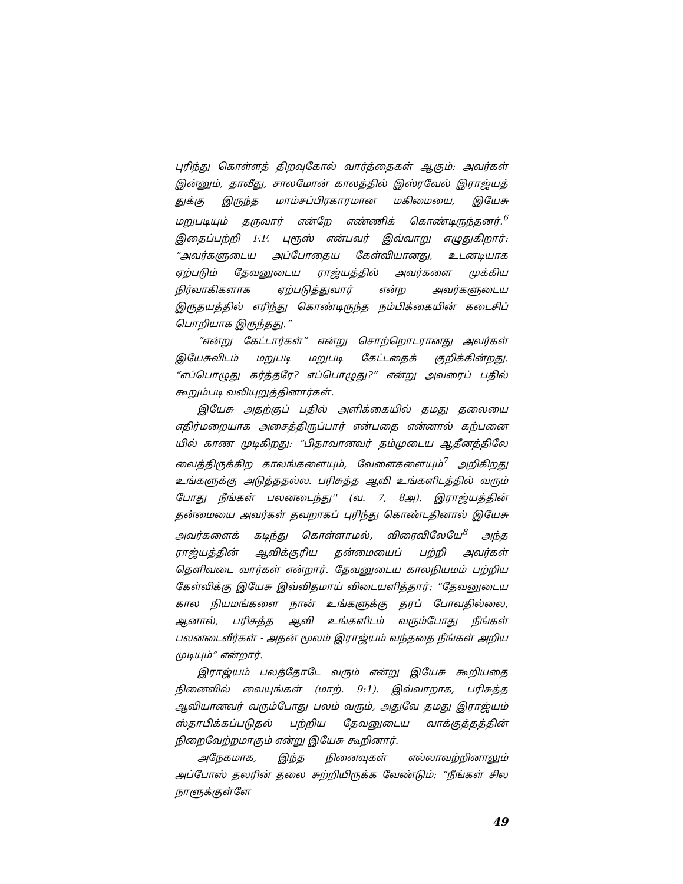புரிந்து கொள்ளத் திறவுகோல் வார்த்தைகள் ஆகும்: அவர்கள் இன்னும், தாவீது, சாலமோன் காலத்தில் இஸ்ரவேல் இராஜ்யத் துக்கு இருந்த மாம்சப்பிரகாரமான மகிமையை, இயேசு மறுபடியும் தருவார் என்றே எண்ணிக் கொண்டிருந்தனர்.<sup>6</sup> இதைப்பற்றி F.F. புரூஸ் என்பவர் இவ்வாறு எழுதுகிறார்: “அவர்களுடைய அப்போதைய கேள்வியானது, உடனடியாக ஏற்படும் தேவனுடைய ராஜ்யத்தில் அவர்களை முக்கிய நிர்வாகிகளாக ஏற்படுத்துவார் என்ற அவர்களுடைய இருதயத்தில் எரிந்து கொண்டிருந்த நம்பிக்கையின் கடைசிப் பொறியாக இருந்தது.”
“என்று கேட்டார்கள்” என்று சொற்றொடரானது அவர்கள் இயேசுவிடம் மறுபடி மறுபடி கேட்டதைக் குறிக்கின்றது. “எப்பொழுது கர்த்தரே? எப்பொழுது?” என்று அவரைப் பதில் கூறும்படி வலியுறுத்தினார்கள்.
இயேசு அதற்குப் பதில் அளிக்கையில் தமது தலையை எதிர்மறையாக அசைத்திருப்பார் என்பதை என்னால் கற்பனை யில் காண முடிகிறது: “பிதாவானவர் தம்முடைய ஆதீனத்திலே வைத்திருக்கிற காலங்களையும், வேளைகளையும்<sup>7</sup> அறிகிறது உங்களுக்கு அடுத்ததல்ல. பரிசுத்த ஆவி உங்களிடத்தில் வரும் போது நீங்கள் பலனடைந்து'' (வ. 7, 8அ). இராஜ்யத்தின் தன்மையை அவர்கள் தவறாகப் புரிந்து கொண்டதினால் இயேசு அவர்களைக் கடிந்து கொள்ளாமல், விரைவிலேயே<sup>8</sup> அந்த ராஜ்யத்தின் ஆவிக்குரிய தன்மையைப் பற்றி அவர்கள் தெளிவடை வார்கள் என்றார். தேவனுடைய காலநியமம் பற்றிய கேள்விக்கு இயேசு இவ்விதமாய் விடையளித்தார்: “தேவனுடைய கால நியமங்களை நான் உங்களுக்கு தரப் போவதில்லை, ஆனால், பரிசுத்த ஆவி உங்களிடம் வரும்போது நீங்கள் பலனடைவீர்கள் - அதன் மூலம் இராஜ்யம் வந்ததை நீங்கள் அறிய முடியும்” என்றார்.
இராஜ்யம் பலத்தோடே வரும் என்று இயேசு கூறியதை நினைவில் வையுங்கள் (மாற். 9:1). இவ்வாறாக, பரிசுத்த ஆவியானவர் வரும்போது பலம் வரும், அதுவே தமது இராஜ்யம் ஸ்தாபிக்கப்படுதல் பற்றிய தேவனுடைய வாக்குத்தத்தின் நிறைவேற்றமாகும் என்று இயேசு கூறினார்.
அநேகமாக, இந்த நினைவுகள் எல்லாவற்றினாலும் அப்போஸ் தலரின் தலை சுற்றியிருக்க வேண்டும்: “நீங்கள் சில நாளுக்குள்ளே
49